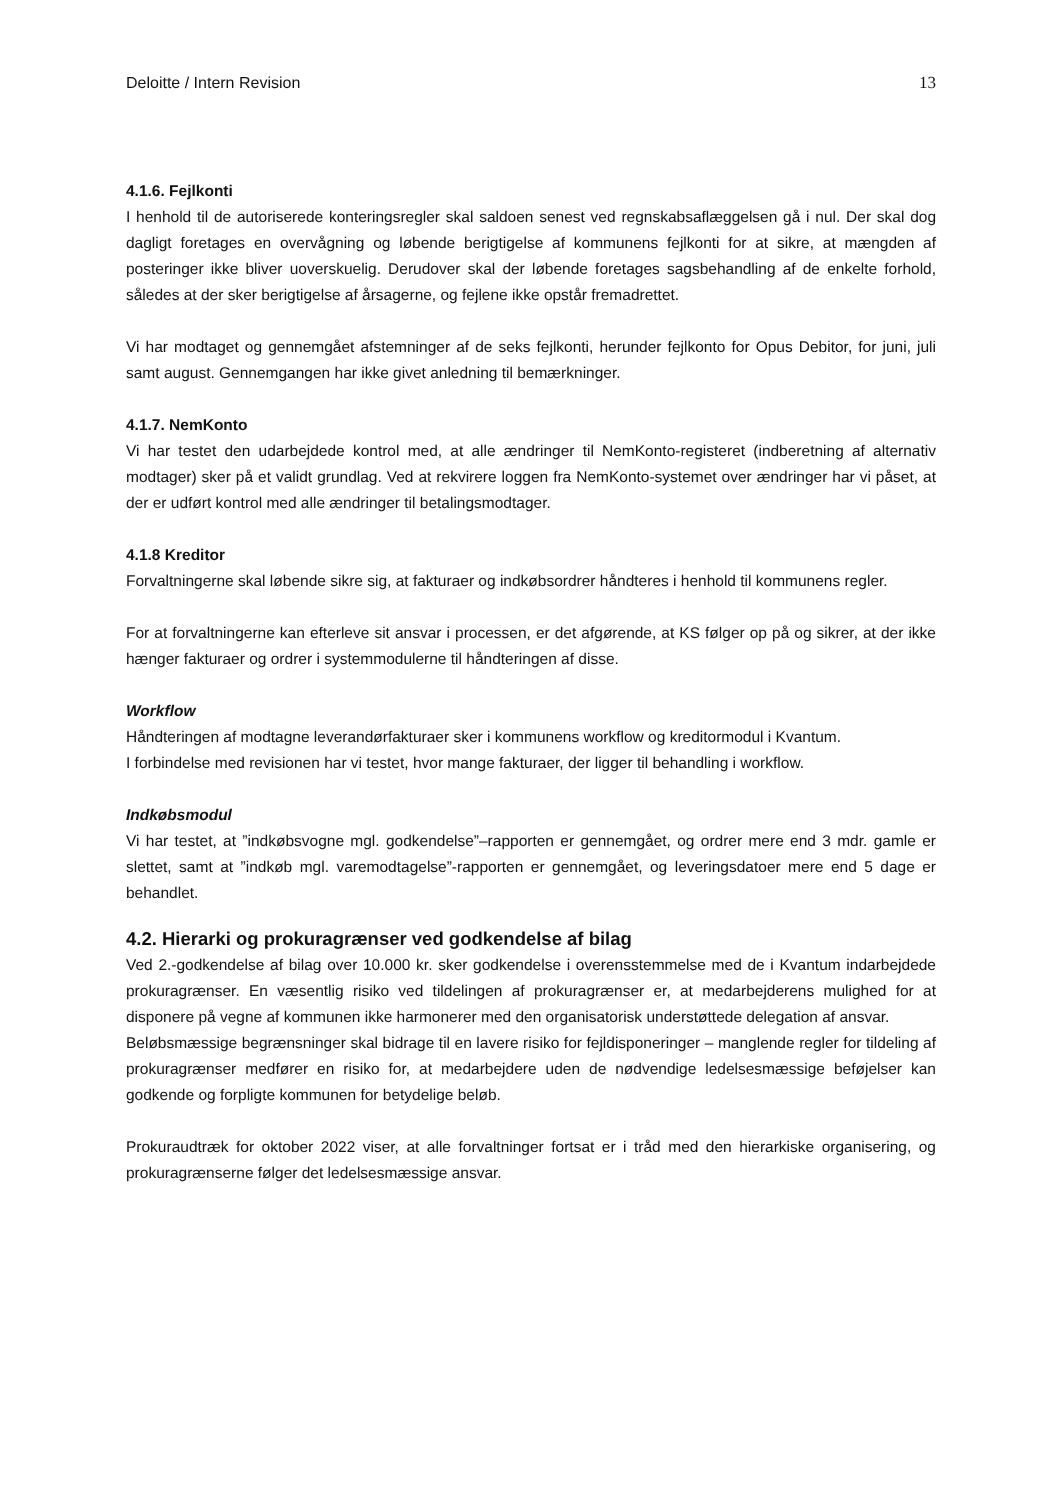Deloitte / Intern Revision 13
4.1.6. Fejlkonti
I henhold til de autoriserede konteringsregler skal saldoen senest ved regnskabsaflæggelsen gå i nul. Der skal dog dagligt foretages en overvågning og løbende berigtigelse af kommunens fejlkonti for at sikre, at mængden af posteringer ikke bliver uoverskuelig. Derudover skal der løbende foretages sagsbehandling af de enkelte forhold, således at der sker berigtigelse af årsagerne, og fejlene ikke opstår fremadrettet.
Vi har modtaget og gennemgået afstemninger af de seks fejlkonti, herunder fejlkonto for Opus Debitor, for juni, juli samt august. Gennemgangen har ikke givet anledning til bemærkninger.
4.1.7. NemKonto
Vi har testet den udarbejdede kontrol med, at alle ændringer til NemKonto-registeret (indberetning af alternativ modtager) sker på et validt grundlag. Ved at rekvirere loggen fra NemKonto-systemet over ændringer har vi påset, at der er udført kontrol med alle ændringer til betalingsmodtager.
4.1.8 Kreditor
Forvaltningerne skal løbende sikre sig, at fakturaer og indkøbsordrer håndteres i henhold til kommunens regler.
For at forvaltningerne kan efterleve sit ansvar i processen, er det afgørende, at KS følger op på og sikrer, at der ikke hænger fakturaer og ordrer i systemmodulerne til håndteringen af disse.
Workflow
Håndteringen af modtagne leverandørfakturaer sker i kommunens workflow og kreditormodul i Kvantum.
I forbindelse med revisionen har vi testet, hvor mange fakturaer, der ligger til behandling i workflow.
Indkøbsmodul
Vi har testet, at ”indkøbsvogne mgl. godkendelse”–rapporten er gennemgået, og ordrer mere end 3 mdr. gamle er slettet, samt at ”indkøb mgl. varemodtagelse”-rapporten er gennemgået, og leveringsdatoer mere end 5 dage er behandlet.
4.2. Hierarki og prokuragrænser ved godkendelse af bilag
Ved 2.-godkendelse af bilag over 10.000 kr. sker godkendelse i overensstemmelse med de i Kvantum indarbejdede prokuragrænser. En væsentlig risiko ved tildelingen af prokuragrænser er, at medarbejderens mulighed for at disponere på vegne af kommunen ikke harmonerer med den organisatorisk understøttede delegation af ansvar.
Beløbsmæssige begrænsninger skal bidrage til en lavere risiko for fejldisponeringer – manglende regler for tildeling af prokuragrænser medfører en risiko for, at medarbejdere uden de nødvendige ledelsesmæssige beføjelser kan godkende og forpligte kommunen for betydelige beløb.
Prokuraudtræk for oktober 2022 viser, at alle forvaltninger fortsat er i tråd med den hierarkiske organisering, og prokuragrænserne følger det ledelsesmæssige ansvar.